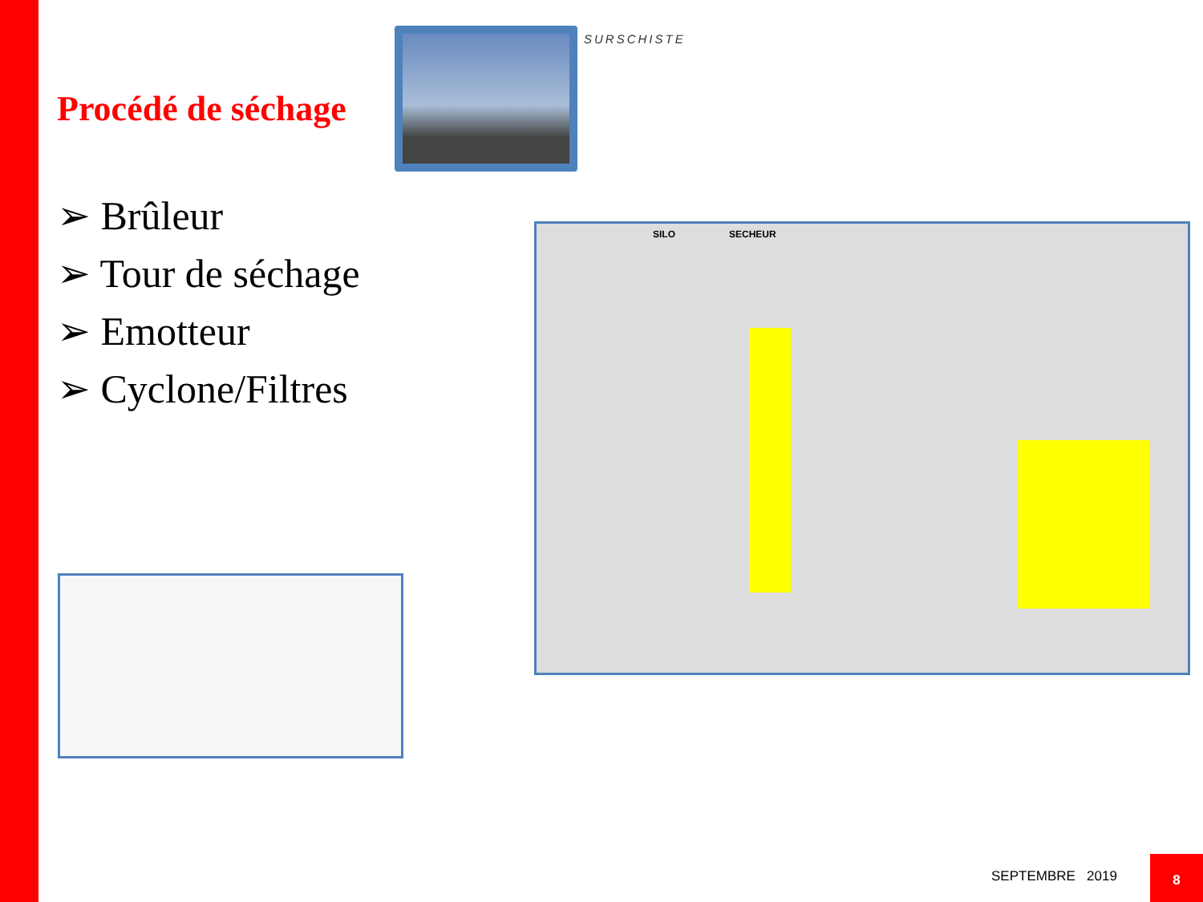SURSCHISTE
Procédé de séchage
➢ Brûleur
➢ Tour de séchage
➢ Emotteur
➢ Cyclone/Filtres
SILO SECHEUR
SEPTEMBRE 2019
8